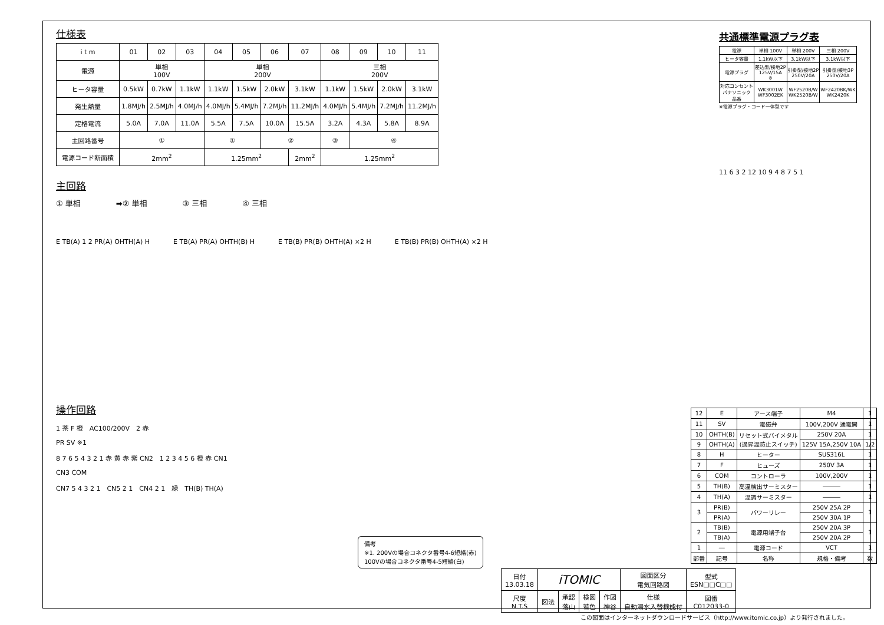仕様表
| i t m | 01 | 02 | 03 | 04 | 05 | 06 | 07 | 08 | 09 | 10 | 11 |
| 電源 | 単相 100V | | | 単相 200V | | | | 三相 200V | | | |
| ヒータ容量 | 0.5kW | 0.7kW | 1.1kW | 1.1kW | 1.5kW | 2.0kW | 3.1kW | 1.1kW | 1.5kW | 2.0kW | 3.1kW |
| 発生熱量 | 1.8MJ/h | 2.5MJ/h | 4.0MJ/h | 4.0MJ/h | 5.4MJ/h | 7.2MJ/h | 11.2MJ/h | 4.0MJ/h | 5.4MJ/h | 7.2MJ/h | 11.2MJ/h |
| 定格電流 | 5.0A | 7.0A | 11.0A | 5.5A | 7.5A | 10.0A | 15.5A | 3.2A | 4.3A | 5.8A | 8.9A |
| 主回路番号 | ① | | | ① | | ② | | ③ | ④ | | |
| 電源コード断面積 | 2mm<sup>2</sup> | | | 1.25mm<sup>2</sup> | | | 2mm<sup>2</sup> | 1.25mm<sup>2</sup> | | | |
主回路
① 単相 ➡② 単相 ③ 三相 ④ 三相
E TB(A) 1 2 PR(A) OHTH(A) H E TB(A) PR(A) OHTH(B) H E TB(B) PR(B) OHTH(A) ×2 H E TB(B) PR(B) OHTH(A) ×2 H
操作回路
1 茶 F 橙　AC100/200V　2 赤
PR SV ※1
8 7 6 5 4 3 2 1 赤 黄 赤 紫 CN2　1 2 3 4 5 6 橙 赤 CN1
CN3 COM
CN7 5 4 3 2 1　CN5 2 1　CN4 2 1　緑　TH(B) TH(A)
備考
※1. 200Vの場合コネクタ番号4-6短絡(赤)
100Vの場合コネクタ番号4-5短絡(白)
共通標準電源プラグ表
| 電源 | 単相 100V | 単相 200V | 三相 200V |
| ヒータ容量 | 1.1kW以下 | 3.1kW以下 | 3.1kW以下 |
| 電源プラグ | 差込型/接地2P 125V/15A ※ | 引掛型/接地2P 250V/20A | 引掛型/接地3P 250V/20A |
| 対応コンセント パナソニック 品番 | WK3001W WF3002EK | WF2520B/W WK2520B/W | WF2420BK/WK WK2420K |
※電源プラグ・コード一体型です
11 6 3 2 12 10 9 4 8 7 5 1
| 12 | E | アース端子 | M4 | 1 |
| 11 | SV | 電磁弁 | 100V,200V 通電開 | 1 |
| 10 | OHTH(B) | リセット式バイメタル (過昇温防止スイッチ) | 250V 20A | 1 |
| 9 | OHTH(A) | | 125V 15A,250V 10A | 1/2 |
| 8 | H | ヒーター | SUS316L | 1 |
| 7 | F | ヒューズ | 250V 3A | 1 |
| 6 | COM | コントローラ | 100V,200V | 1 |
| 5 | TH(B) | 高温検出サーミスター | ――― | 1 |
| 4 | TH(A) | 温調サーミスター | ――― | 1 |
| 3 | PR(B) | パワーリレー | 250V 25A 2P | 1 |
| | PR(A) | | 250V 30A 1P | |
| 2 | TB(B) | 電源用端子台 | 250V 20A 3P | 1 |
| | TB(A) | | 250V 20A 2P | |
| 1 | ― | 電源コード | VCT | 1 |
| 部番 | 記号 | 名称 | 規格・備考 | 数 |
| 日付 13.03.18 | iTOMIC | | | | 図面区分 電気回路図 | 型式 ESN□□C□□ |
| 尺度 N.T.S | 図法 | 承認 落山 | 検図 若色 | 作図 神谷 | 仕様 自動湯水入替機能付 | 図番 C012033-0 |
この図面はインターネットダウンロードサービス（http://www.itomic.co.jp）より発行されました。